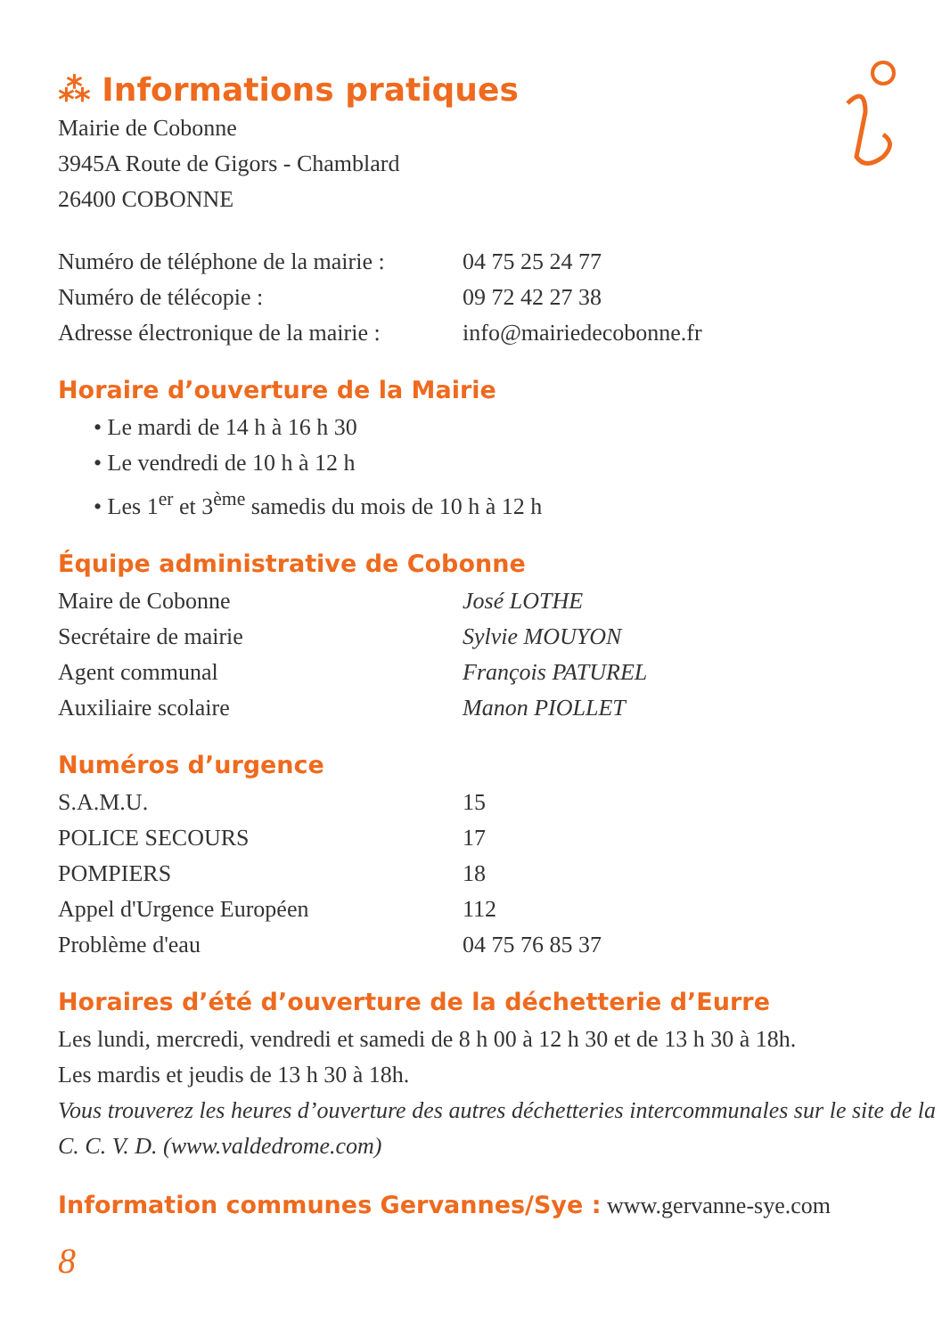⁂ Informations pratiques
Mairie de Cobonne
3945A Route de Gigors - Chamblard
26400 COBONNE
| Numéro de téléphone de la mairie : | 04 75 25 24 77 |
| Numéro de télécopie : | 09 72 42 27 38 |
| Adresse électronique de la mairie : | info@mairiedecobonne.fr |
Horaire d’ouverture de la Mairie
• Le mardi de 14 h à 16 h 30
• Le vendredi de 10 h à 12 h
• Les 1<sup>er</sup> et 3<sup>ème</sup> samedis du mois de 10 h à 12 h
Équipe administrative de Cobonne
| Maire de Cobonne | José LOTHE |
| Secrétaire de mairie | Sylvie MOUYON |
| Agent communal | François PATUREL |
| Auxiliaire scolaire | Manon PIOLLET |
Numéros d’urgence
| S.A.M.U. | 15 |
| POLICE SECOURS | 17 |
| POMPIERS | 18 |
| Appel d'Urgence Européen | 112 |
| Problème d'eau | 04 75 76 85 37 |
Horaires d’été d’ouverture de la déchetterie d’Eurre
Les lundi, mercredi, vendredi et samedi de 8 h 00 à 12 h 30 et de 13 h 30 à 18h.
Les mardis et jeudis de 13 h 30 à 18h.
Vous trouverez les heures d’ouverture des autres déchetteries intercommunales sur le site de la C. C. V. D. (www.valdedrome.com)
Information communes Gervannes/Sye : www.gervanne-sye.com
8